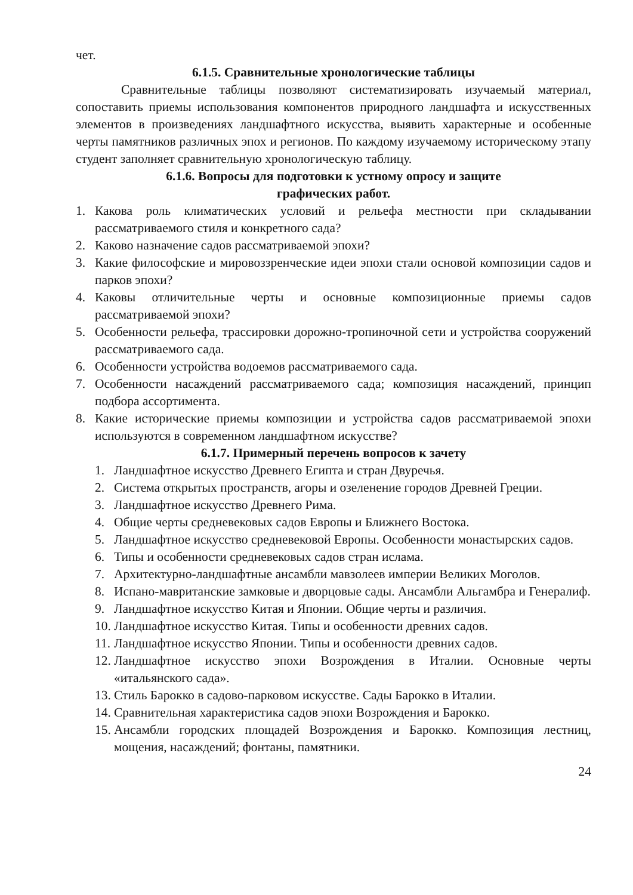чет.
6.1.5. Сравнительные хронологические таблицы
Сравнительные таблицы позволяют систематизировать изучаемый материал, сопоставить приемы использования компонентов природного ландшафта и искусственных элементов в произведениях ландшафтного искусства, выявить характерные и особенные черты памятников различных эпох и регионов. По каждому изучаемому историческому этапу студент заполняет сравнительную хронологическую таблицу.
6.1.6. Вопросы для подготовки к устному опросу и защите
графических работ.
1. Какова роль климатических условий и рельефа местности при складывании рассматриваемого стиля и конкретного сада?
2. Каково назначение садов рассматриваемой эпохи?
3. Какие философские и мировоззренческие идеи эпохи стали основой композиции садов и парков эпохи?
4. Каковы отличительные черты и основные композиционные приемы садов рассматриваемой эпохи?
5. Особенности рельефа, трассировки дорожно-тропиночной сети и устройства сооружений рассматриваемого сада.
6. Особенности устройства водоемов рассматриваемого сада.
7. Особенности насаждений рассматриваемого сада; композиция насаждений, принцип подбора ассортимента.
8. Какие исторические приемы композиции и устройства садов рассматриваемой эпохи используются в современном ландшафтном искусстве?
6.1.7. Примерный перечень вопросов к зачету
1. Ландшафтное искусство Древнего Египта и стран Двуречья.
2. Система открытых пространств, агоры и озеленение городов Древней Греции.
3. Ландшафтное искусство Древнего Рима.
4. Общие черты средневековых садов Европы и Ближнего Востока.
5. Ландшафтное искусство средневековой Европы. Особенности монастырских садов.
6. Типы и особенности средневековых садов стран ислама.
7. Архитектурно-ландшафтные ансамбли мавзолеев империи Великих Моголов.
8. Испано-мавританские замковые и дворцовые сады. Ансамбли Альгамбра и Генералиф.
9. Ландшафтное искусство Китая и Японии. Общие черты и различия.
10. Ландшафтное искусство Китая. Типы и особенности древних садов.
11. Ландшафтное искусство Японии. Типы и особенности древних садов.
12. Ландшафтное искусство эпохи Возрождения в Италии. Основные черты «итальянского сада».
13. Стиль Барокко в садово-парковом искусстве. Сады Барокко в Италии.
14. Сравнительная характеристика садов эпохи Возрождения и Барокко.
15. Ансамбли городских площадей Возрождения и Барокко. Композиция лестниц, мощения, насаждений; фонтаны, памятники.
24